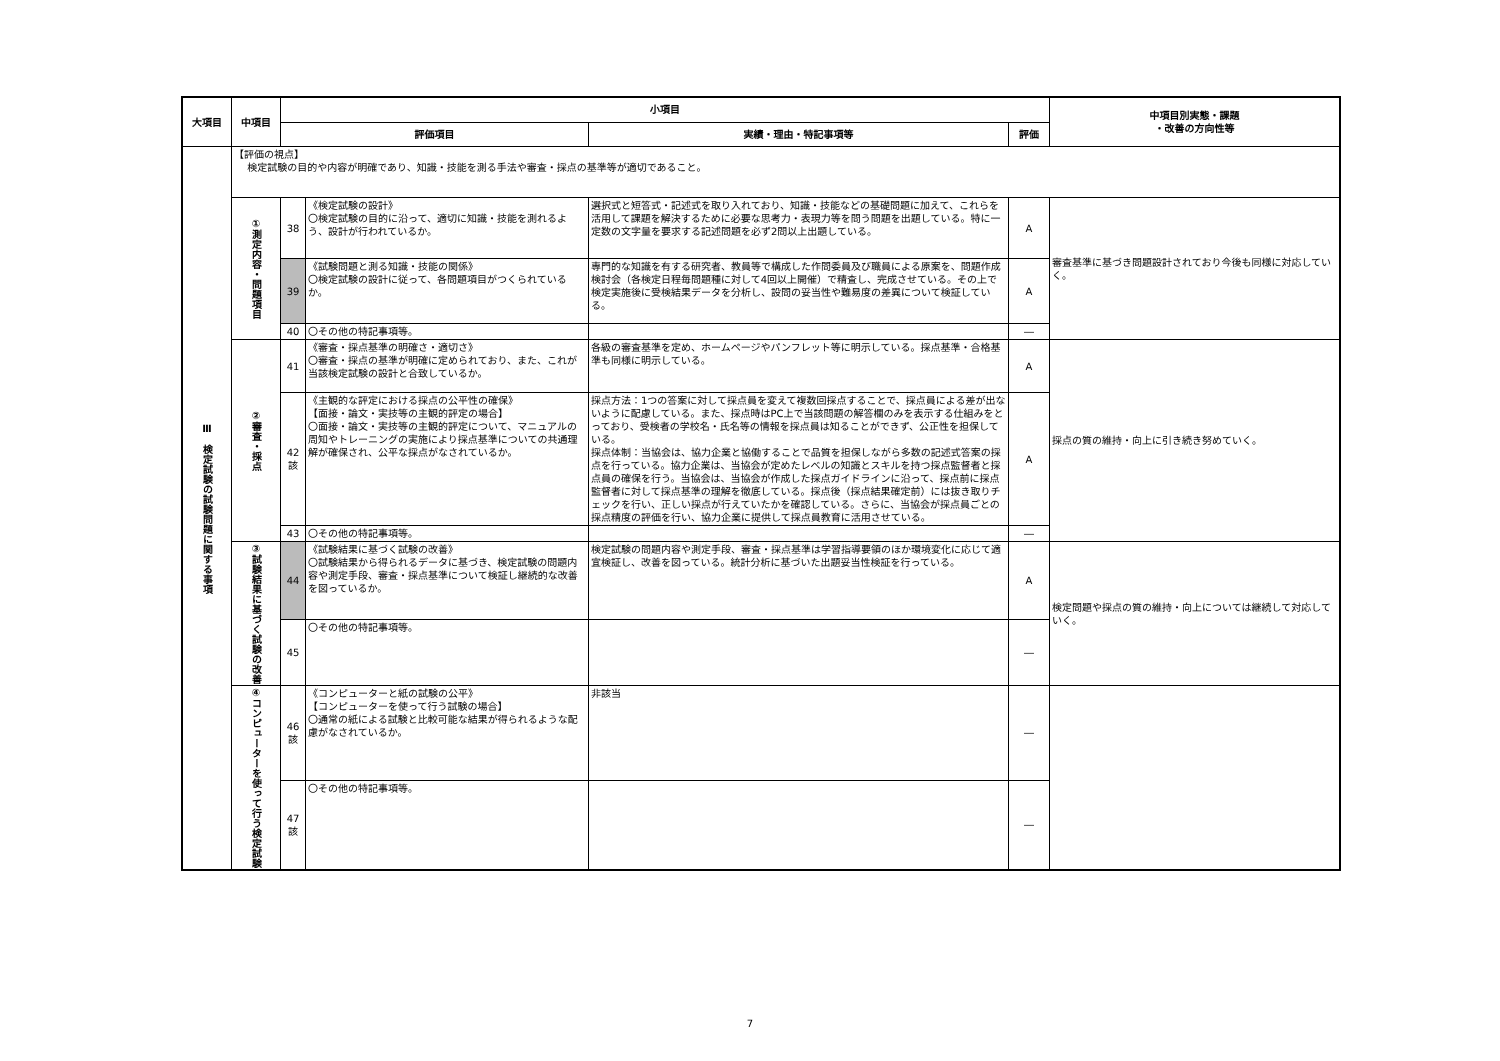| 大項目 | 中項目 | 小項目 | | | | 中項目別実態・課題 ・改善の方向性等 |
| --- | --- | --- | --- | --- | --- | --- |
| | | 評価項目 | | 実績・理由・特記事項等 | 評価 | |
| Ⅲ 検定試験の試験問題に関する事項 | 【評価の視点】 検定試験の目的や内容が明確であり、知識・技能を測る手法や審査・採点の基準等が適切であること。 | | | | | |
| | ①測定内容・問題項目 | 38 | 《検定試験の設計》 〇検定試験の目的に沿って、適切に知識・技能を測れるよう、設計が行われているか。 | 選択式と短答式・記述式を取り入れており、知識・技能などの基礎問題に加えて、これらを活用して課題を解決するために必要な思考力・表現力等を問う問題を出題している。特に一定数の文字量を要求する記述問題を必ず2問以上出題している。 | A | 審査基準に基づき問題設計されており今後も同様に対応していく。 |
| | | 39 | 《試験問題と測る知識・技能の関係》 〇検定試験の設計に従って、各問題項目がつくられているか。 | 専門的な知識を有する研究者、教員等で構成した作問委員及び職員による原案を、問題作成検討会（各検定日程毎問題種に対して4回以上開催）で精査し、完成させている。その上で検定実施後に受検結果データを分析し、設問の妥当性や難易度の差異について検証している。 | A | |
| | | 40 | 〇その他の特記事項等。 | | ― | |
| | ②審査・採点 | 41 | 《審査・採点基準の明確さ・適切さ》 〇審査・採点の基準が明確に定められており、また、これが当該検定試験の設計と合致しているか。 | 各級の審査基準を定め、ホームページやパンフレット等に明示している。採点基準・合格基準も同様に明示している。 | A | 採点の質の維持・向上に引き続き努めていく。 |
| | | 42 該 | 《主観的な評定における採点の公平性の確保》 【面接・論文・実技等の主観的評定の場合】 〇面接・論文・実技等の主観的評定について、マニュアルの周知やトレーニングの実施により採点基準についての共通理解が確保され、公平な採点がなされているか。 | 採点方法：1つの答案に対して採点員を変えて複数回採点することで、採点員による差が出ないように配慮している。また、採点時はPC上で当該問題の解答欄のみを表示する仕組みをとっており、受検者の学校名・氏名等の情報を採点員は知ることができず、公正性を担保している。 採点体制：当協会は、協力企業と協働することで品質を担保しながら多数の記述式答案の採点を行っている。協力企業は、当協会が定めたレベルの知識とスキルを持つ採点監督者と採点員の確保を行う。当協会は、当協会が作成した採点ガイドラインに沿って、採点前に採点監督者に対して採点基準の理解を徹底している。採点後（採点結果確定前）には抜き取りチェックを行い、正しい採点が行えていたかを確認している。さらに、当協会が採点員ごとの採点精度の評価を行い、協力企業に提供して採点員教育に活用させている。 | A | |
| | | 43 | 〇その他の特記事項等。 | | ― | |
| | ③試験結果に基づく試験の改善 | 44 | 《試験結果に基づく試験の改善》 〇試験結果から得られるデータに基づき、検定試験の問題内容や測定手段、審査・採点基準について検証し継続的な改善を図っているか。 | 検定試験の問題内容や測定手段、審査・採点基準は学習指導要領のほか環境変化に応じて適宜検証し、改善を図っている。統計分析に基づいた出題妥当性検証を行っている。 | A | 検定問題や採点の質の維持・向上については継続して対応していく。 |
| | | 45 | 〇その他の特記事項等。 | | ― | |
| | ④コンピューターを使って行う検定試験 | 46 該 | 《コンピューターと紙の試験の公平》 【コンピューターを使って行う試験の場合】 〇通常の紙による試験と比較可能な結果が得られるような配慮がなされているか。 | 非該当 | ― | |
| | | 47 該 | 〇その他の特記事項等。 | | ― | |
7